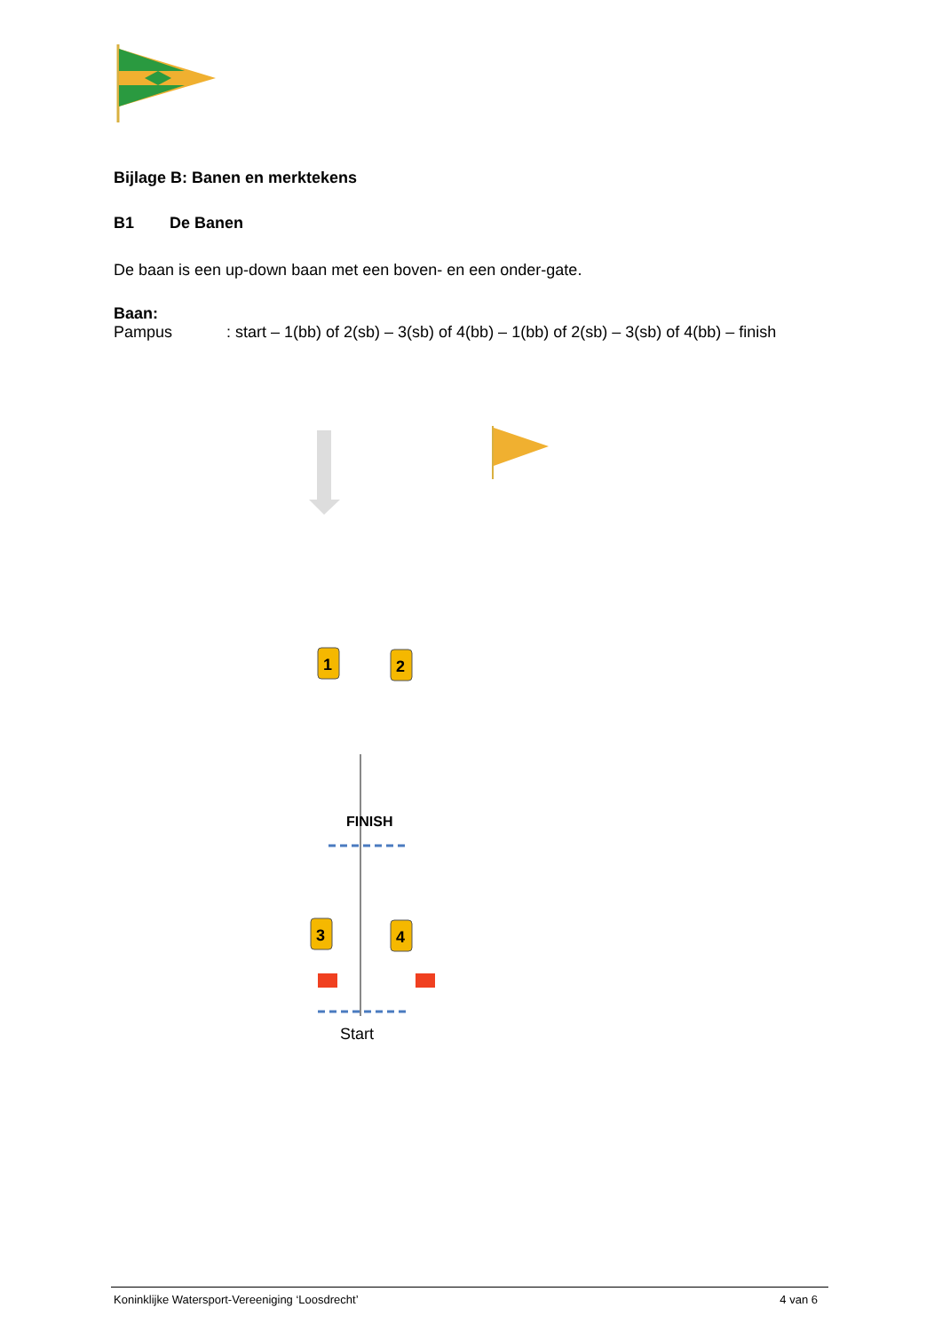Bijlage B: Banen en merktekens
B1 De Banen
De baan is een up-down baan met een boven- en een onder-gate.
Baan:
Pampus: start – 1(bb) of 2(sb) – 3(sb) of 4(bb) – 1(bb) of 2(sb) – 3(sb) of 4(bb) – finish
1
2
3
4
FINISH
Start
Koninklijke Watersport-Vereeniging ‘Loosdrecht’ 4 van 6